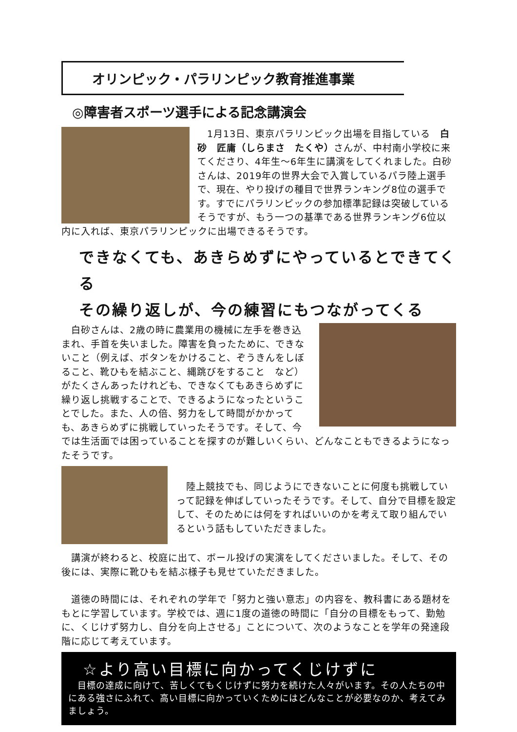オリンピック・パラリンピック教育推進事業
◎障害者スポーツ選手による記念講演会
　1月13日、東京パラリンピック出場を目指している　白砂　匠庸（しらまさ　たくや）さんが、中村南小学校に来てくださり、4年生～6年生に講演をしてくれました。白砂さんは、2019年の世界大会で入賞しているパラ陸上選手で、現在、やり投げの種目で世界ランキング8位の選手です。すでにパラリンピックの参加標準記録は突破しているそうですが、もう一つの基準である世界ランキング6位以内に入れば、東京パラリンピックに出場できるそうです。
できなくても、あきらめずにやっているとできてくる
その繰り返しが、今の練習にもつながってくる
　白砂さんは、2歳の時に農業用の機械に左手を巻き込まれ、手首を失いました。障害を負ったために、できないこと（例えば、ボタンをかけること、ぞうきんをしぼること、靴ひもを結ぶこと、縄跳びをすること　など）がたくさんあったけれども、できなくてもあきらめずに繰り返し挑戦することで、できるようになったということでした。また、人の倍、努力をして時間がかかっても、あきらめずに挑戦していったそうです。そして、今では生活面では困っていることを探すのが難しいくらい、どんなこともできるようになったそうです。
　陸上競技でも、同じようにできないことに何度も挑戦していって記録を伸ばしていったそうです。そして、自分で目標を設定して、そのためには何をすればいいのかを考えて取り組んでいるという話もしていただきました。
　講演が終わると、校庭に出て、ボール投げの実演をしてくださいました。そして、その後には、実際に靴ひもを結ぶ様子も見せていただきました。
　道徳の時間には、それぞれの学年で「努力と強い意志」の内容を、教科書にある題材をもとに学習しています。学校では、週に1度の道徳の時間に「自分の目標をもって、勤勉に、くじけず努力し、自分を向上させる」ことについて、次のようなことを学年の発達段階に応じて考えています。
☆より高い目標に向かってくじけずに
　目標の達成に向けて、苦しくてもくじけずに努力を続けた人々がいます。その人たちの中にある強さにふれて、高い目標に向かっていくためにはどんなことが必要なのか、考えてみましょう。